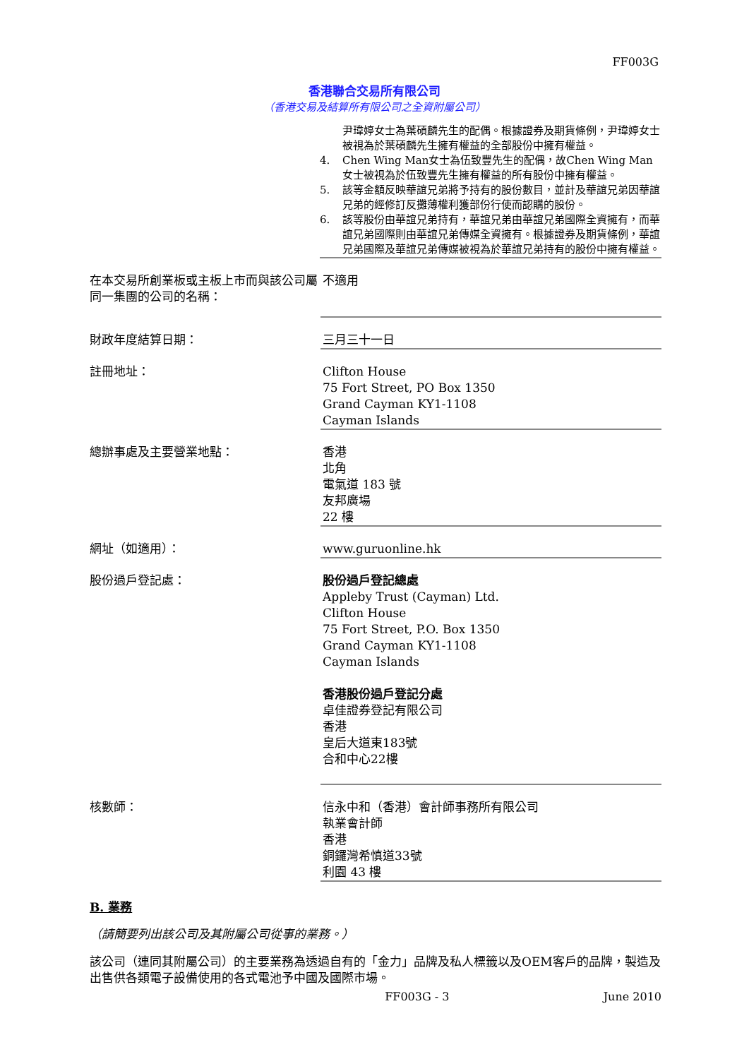FF003G
香港聯合交易所有限公司
（香港交易及結算所有限公司之全資附屬公司）
尹瑋婷女士為葉碩麟先生的配偶。根據證券及期貨條例，尹瑋婷女士被視為於葉碩麟先生擁有權益的全部股份中擁有權益。
4. Chen Wing Man女士為伍致豐先生的配偶，故Chen Wing Man女士被視為於伍致豐先生擁有權益的所有股份中擁有權益。
5. 該等金額反映華誼兄弟將予持有的股份數目，並計及華誼兄弟因華誼兄弟的經修訂反攤薄權利獲部份行使而認購的股份。
6. 該等股份由華誼兄弟持有，華誼兄弟由華誼兄弟國際全資擁有，而華誼兄弟國際則由華誼兄弟傳媒全資擁有。根據證券及期貨條例，華誼兄弟國際及華誼兄弟傳媒被視為於華誼兄弟持有的股份中擁有權益。
在本交易所創業板或主板上市而與該公司屬同一集團的公司的名稱：
不適用
財政年度結算日期： 三月三十一日
註冊地址： Clifton House
75 Fort Street, PO Box 1350
Grand Cayman KY1-1108
Cayman Islands
總辦事處及主要營業地點： 香港
北角
電氣道 183 號
友邦廣場
22 樓
網址（如適用）： www.guruonline.hk
股份過戶登記處： 股份過戶登記總處
Appleby Trust (Cayman) Ltd.
Clifton House
75 Fort Street, P.O. Box 1350
Grand Cayman KY1-1108
Cayman Islands
香港股份過戶登記分處
卓佳證券登記有限公司
香港
皇后大道東183號
合和中心22樓
核數師： 信永中和（香港）會計師事務所有限公司
執業會計師
香港
銅鑼灣希慎道33號
利園 43 樓
B. 業務
（請簡要列出該公司及其附屬公司從事的業務。）
該公司（連同其附屬公司）的主要業務為透過自有的「金力」品牌及私人標籤以及OEM客戶的品牌，製造及出售供各類電子設備使用的各式電池予中國及國際市場。
FF003G - 3 June 2010